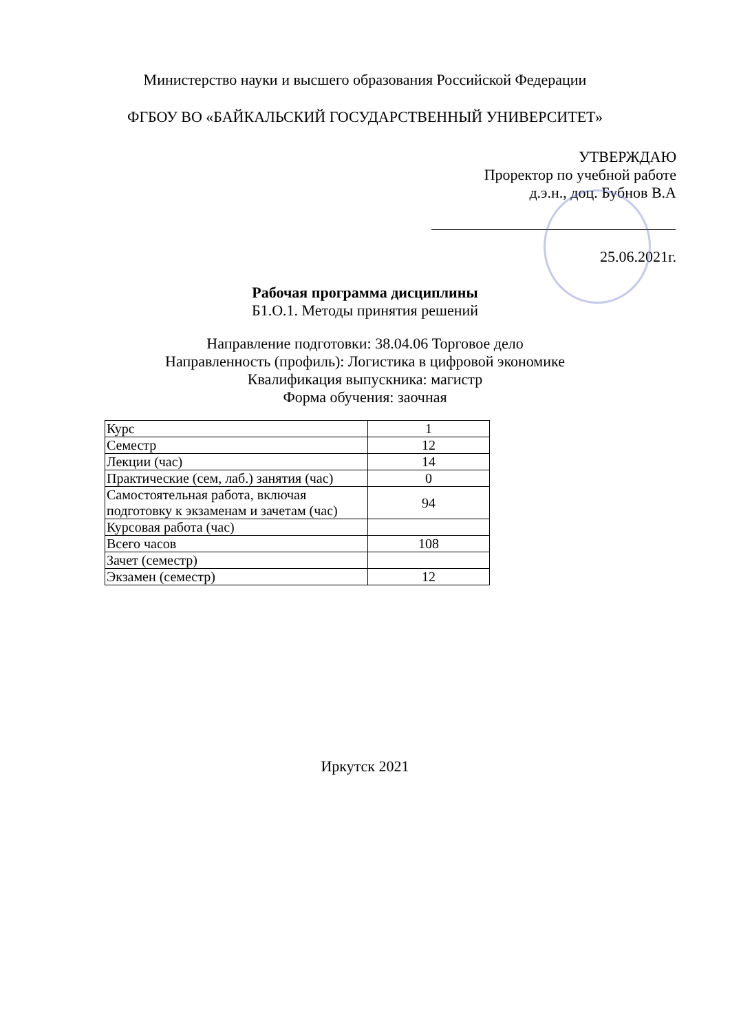Министерство науки и высшего образования Российской Федерации
ФГБОУ ВО «БАЙКАЛЬСКИЙ ГОСУДАРСТВЕННЫЙ УНИВЕРСИТЕТ»
УТВЕРЖДАЮ
Проректор по учебной работе
д.э.н., доц. Бубнов В.А
25.06.2021г.
Рабочая программа дисциплины
Б1.О.1. Методы принятия решений
Направление подготовки: 38.04.06 Торговое дело
Направленность (профиль): Логистика в цифровой экономике
Квалификация выпускника: магистр
Форма обучения: заочная
| Курс | 1 |
| Семестр | 12 |
| Лекции (час) | 14 |
| Практические (сем, лаб.) занятия (час) | 0 |
| Самостоятельная работа, включая подготовку к экзаменам и зачетам (час) | 94 |
| Курсовая работа (час) | |
| Всего часов | 108 |
| Зачет (семестр) | |
| Экзамен (семестр) | 12 |
Иркутск 2021